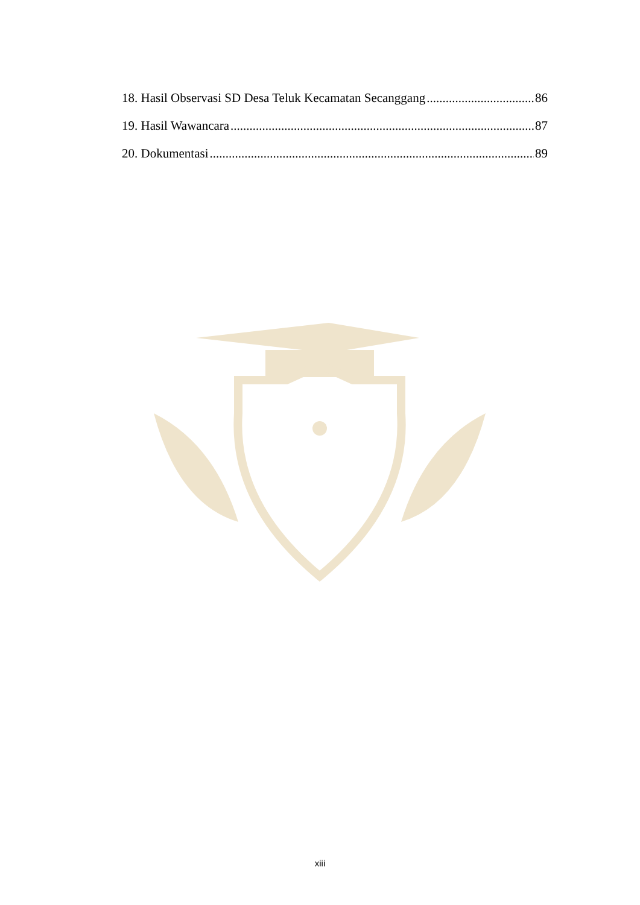18. Hasil Observasi SD Desa Teluk Kecamatan Secanggang 86
19. Hasil Wawancara 87
20. Dokumentasi 89
xiii